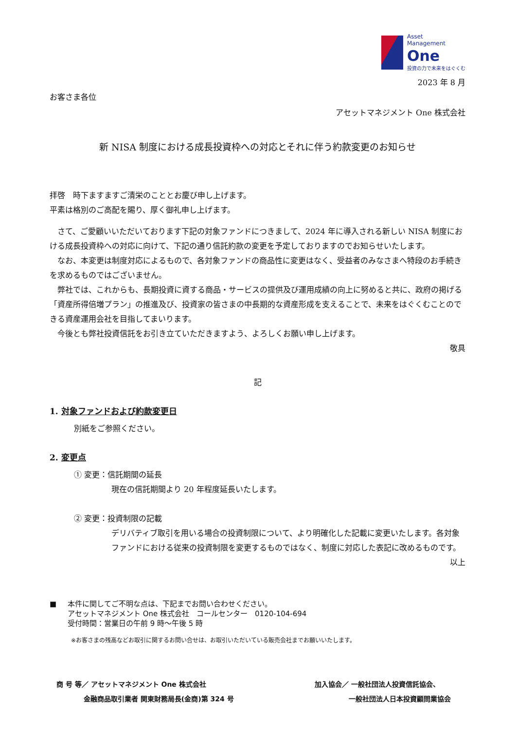Asset
Management
One
投資の力で未来をはぐくむ
2023 年 8 月
お客さま各位
アセットマネジメント One 株式会社
新 NISA 制度における成長投資枠への対応とそれに伴う約款変更のお知らせ
拝啓　時下ますますご清栄のこととお慶び申し上げます。
平素は格別のご高配を賜り、厚く御礼申し上げます。
さて、ご愛顧いいただいております下記の対象ファンドにつきまして、2024 年に導入される新しい NISA 制度における成長投資枠への対応に向けて、下記の通り信託約款の変更を予定しておりますのでお知らせいたします。
なお、本変更は制度対応によるもので、各対象ファンドの商品性に変更はなく、受益者のみなさまへ特段のお手続きを求めるものではございません。
弊社では、これからも、長期投資に資する商品・サービスの提供及び運用成績の向上に努めると共に、政府の掲げる「資産所得倍増プラン」の推進及び、投資家の皆さまの中長期的な資産形成を支えることで、未来をはぐくむことのできる資産運用会社を目指してまいります。
今後とも弊社投資信託をお引き立ていただきますよう、よろしくお願い申し上げます。
敬具
記
1. 対象ファンドおよび約款変更日
別紙をご参照ください。
2. 変更点
① 変更：信託期間の延長
現在の信託期間より 20 年程度延長いたします。
② 変更：投資制限の記載
デリバティブ取引を用いる場合の投資制限について、より明確化した記載に変更いたします。各対象ファンドにおける従来の投資制限を変更するものではなく、制度に対応した表記に改めるものです。
以上
■ 本件に関してご不明な点は、下記までお問い合わせください。
アセットマネジメント One 株式会社　コールセンター　0120-104-694
受付時間：営業日の午前 9 時～午後 5 時
※お客さまの残高などお取引に関するお問い合せは、お取引いただいている販売会社までお願いいたします。
商 号 等／ アセットマネジメント One 株式会社
　　　　金融商品取引業者 関東財務局長(金商)第 324 号
加入協会／ 一般社団法人投資信託協会、
　　　　　一般社団法人日本投資顧問業協会